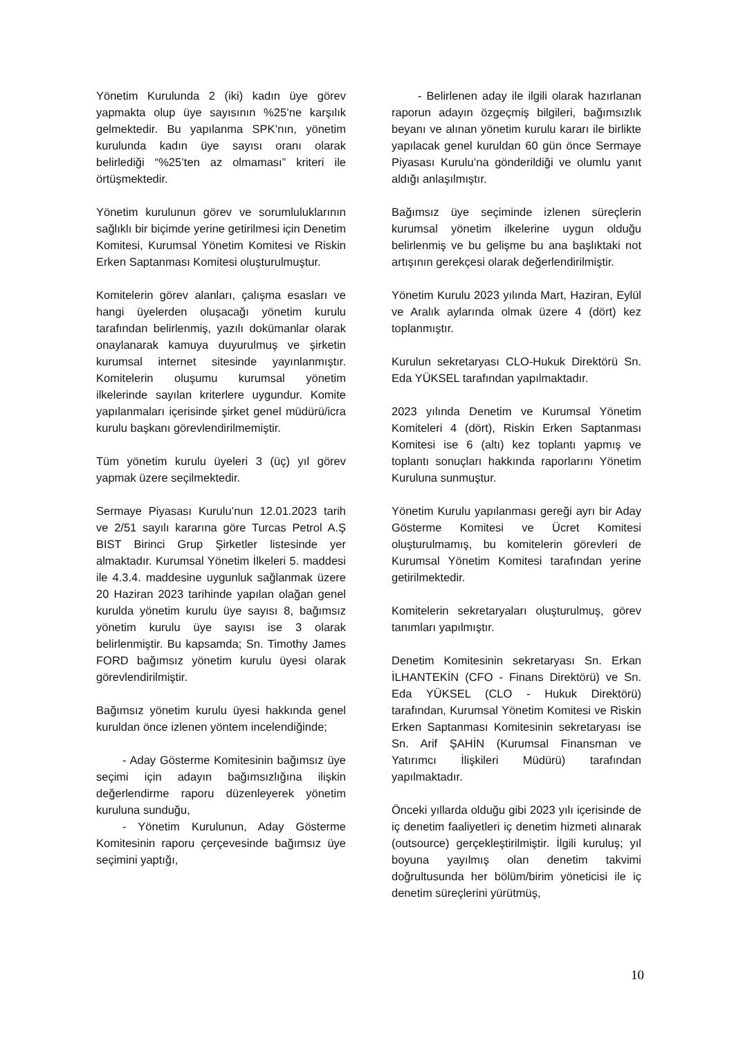Yönetim Kurulunda 2 (iki) kadın üye görev yapmakta olup üye sayısının %25’ne karşılık gelmektedir. Bu yapılanma SPK’nın, yönetim kurulunda kadın üye sayısı oranı olarak belirlediği “%25’ten az olmaması” kriteri ile örtüşmektedir.
Yönetim kurulunun görev ve sorumluluklarının sağlıklı bir biçimde yerine getirilmesi için Denetim Komitesi, Kurumsal Yönetim Komitesi ve Riskin Erken Saptanması Komitesi oluşturulmuştur.
Komitelerin görev alanları, çalışma esasları ve hangi üyelerden oluşacağı yönetim kurulu tarafından belirlenmiş, yazılı dokümanlar olarak onaylanarak kamuya duyurulmuş ve şirketin kurumsal internet sitesinde yayınlanmıştır. Komitelerin oluşumu kurumsal yönetim ilkelerinde sayılan kriterlere uygundur. Komite yapılanmaları içerisinde şirket genel müdürü/icra kurulu başkanı görevlendirilmemiştir.
Tüm yönetim kurulu üyeleri 3 (üç) yıl görev yapmak üzere seçilmektedir.
Sermaye Piyasası Kurulu’nun 12.01.2023 tarih ve 2/51 sayılı kararına göre Turcas Petrol A.Ş BIST Birinci Grup Şirketler listesinde yer almaktadır. Kurumsal Yönetim İlkeleri 5. maddesi ile 4.3.4. maddesine uygunluk sağlanmak üzere 20 Haziran 2023 tarihinde yapılan olağan genel kurulda yönetim kurulu üye sayısı 8, bağımsız yönetim kurulu üye sayısı ise 3 olarak belirlenmiştir. Bu kapsamda; Sn. Timothy James FORD bağımsız yönetim kurulu üyesi olarak görevlendirilmiştir.
Bağımsız yönetim kurulu üyesi hakkında genel kuruldan önce izlenen yöntem incelendiğinde;
- Aday Gösterme Komitesinin bağımsız üye seçimi için adayın bağımsızlığına ilişkin değerlendirme raporu düzenleyerek yönetim kuruluna sunduğu,
- Yönetim Kurulunun, Aday Gösterme Komitesinin raporu çerçevesinde bağımsız üye seçimini yaptığı,
- Belirlenen aday ile ilgili olarak hazırlanan raporun adayın özgeçmiş bilgileri, bağımsızlık beyanı ve alınan yönetim kurulu kararı ile birlikte yapılacak genel kuruldan 60 gün önce Sermaye Piyasası Kurulu’na gönderildiği ve olumlu yanıt aldığı anlaşılmıştır.
Bağımsız üye seçiminde izlenen süreçlerin kurumsal yönetim ilkelerine uygun olduğu belirlenmiş ve bu gelişme bu ana başlıktaki not artışının gerekçesi olarak değerlendirilmiştir.
Yönetim Kurulu 2023 yılında Mart, Haziran, Eylül ve Aralık aylarında olmak üzere 4 (dört) kez toplanmıştır.
Kurulun sekretaryası CLO-Hukuk Direktörü Sn. Eda YÜKSEL tarafından yapılmaktadır.
2023 yılında Denetim ve Kurumsal Yönetim Komiteleri 4 (dört), Riskin Erken Saptanması Komitesi ise 6 (altı) kez toplantı yapmış ve toplantı sonuçları hakkında raporlarını Yönetim Kuruluna sunmuştur.
Yönetim Kurulu yapılanması gereği ayrı bir Aday Gösterme Komitesi ve Ücret Komitesi oluşturulmamış, bu komitelerin görevleri de Kurumsal Yönetim Komitesi tarafından yerine getirilmektedir.
Komitelerin sekretaryaları oluşturulmuş, görev tanımları yapılmıştır.
Denetim Komitesinin sekretaryası Sn. Erkan İLHANTEKİN (CFO - Finans Direktörü) ve Sn. Eda YÜKSEL (CLO - Hukuk Direktörü) tarafından, Kurumsal Yönetim Komitesi ve Riskin Erken Saptanması Komitesinin sekretaryası ise Sn. Arif ŞAHİN (Kurumsal Finansman ve Yatırımcı İlişkileri Müdürü) tarafından yapılmaktadır.
Önceki yıllarda olduğu gibi 2023 yılı içerisinde de iç denetim faaliyetleri iç denetim hizmeti alınarak (outsource) gerçekleştirilmiştir. İlgili kuruluş; yıl boyuna yayılmış olan denetim takvimi doğrultusunda her bölüm/birim yöneticisi ile iç denetim süreçlerini yürütmüş,
10